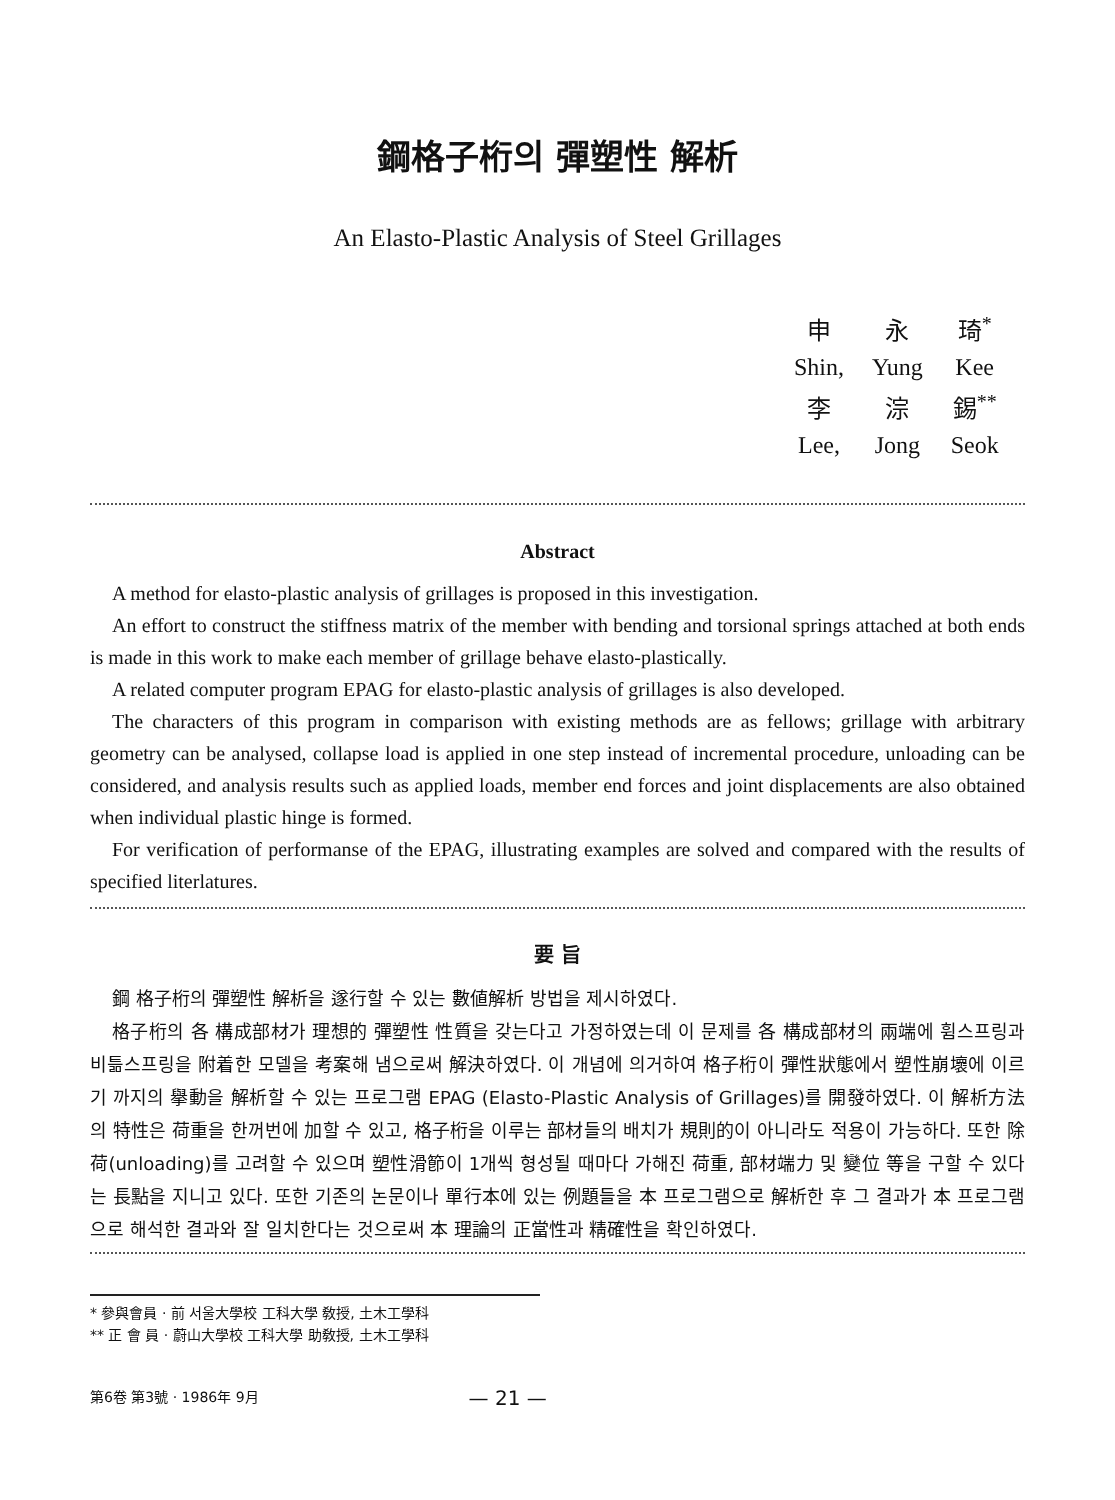鋼格子桁의 彈塑性 解析
An Elasto-Plastic Analysis of Steel Grillages
| 申 | 永 | 琦<sup>*</sup> |
| Shin, | Yung | Kee |
| 李 | 淙 | 錫<sup>**</sup> |
| Lee, | Jong | Seok |
Abstract
A method for elasto-plastic analysis of grillages is proposed in this investigation.
An effort to construct the stiffness matrix of the member with bending and torsional springs attached at both ends is made in this work to make each member of grillage behave elasto-plastically.
A related computer program EPAG for elasto-plastic analysis of grillages is also developed.
The characters of this program in comparison with existing methods are as fellows; grillage with arbitrary geometry can be analysed, collapse load is applied in one step instead of incremental procedure, unloading can be considered, and analysis results such as applied loads, member end forces and joint displacements are also obtained when individual plastic hinge is formed.
For verification of performanse of the EPAG, illustrating examples are solved and compared with the results of specified literlatures.
要 旨
鋼 格子桁의 彈塑性 解析을 遂行할 수 있는 數値解析 방법을 제시하였다.
格子桁의 各 構成部材가 理想的 彈塑性 性質을 갖는다고 가정하였는데 이 문제를 各 構成部材의 兩端에 휨스프링과 비틂스프링을 附着한 모델을 考案해 냄으로써 解決하였다. 이 개념에 의거하여 格子桁이 彈性狀態에서 塑性崩壞에 이르기 까지의 擧動을 解析할 수 있는 프로그램 EPAG (Elasto-Plastic Analysis of Grillages)를 開發하였다. 이 解析方法의 特性은 荷重을 한꺼번에 加할 수 있고, 格子桁을 이루는 部材들의 배치가 規則的이 아니라도 적용이 가능하다. 또한 除荷(unloading)를 고려할 수 있으며 塑性滑節이 1개씩 형성될 때마다 가해진 荷重, 部材端力 및 變位 等을 구할 수 있다는 長點을 지니고 있다. 또한 기존의 논문이나 單行本에 있는 例題들을 本 프로그램으로 解析한 후 그 결과가 本 프로그램으로 해석한 결과와 잘 일치한다는 것으로써 本 理論의 正當性과 精確性을 확인하였다.
* 參與會員 · 前 서울大學校 工科大學 敎授, 土木工學科
** 正 會 員 · 蔚山大學校 工科大學 助敎授, 土木工學科
第6卷 第3號 · 1986年 9月 — 21 —